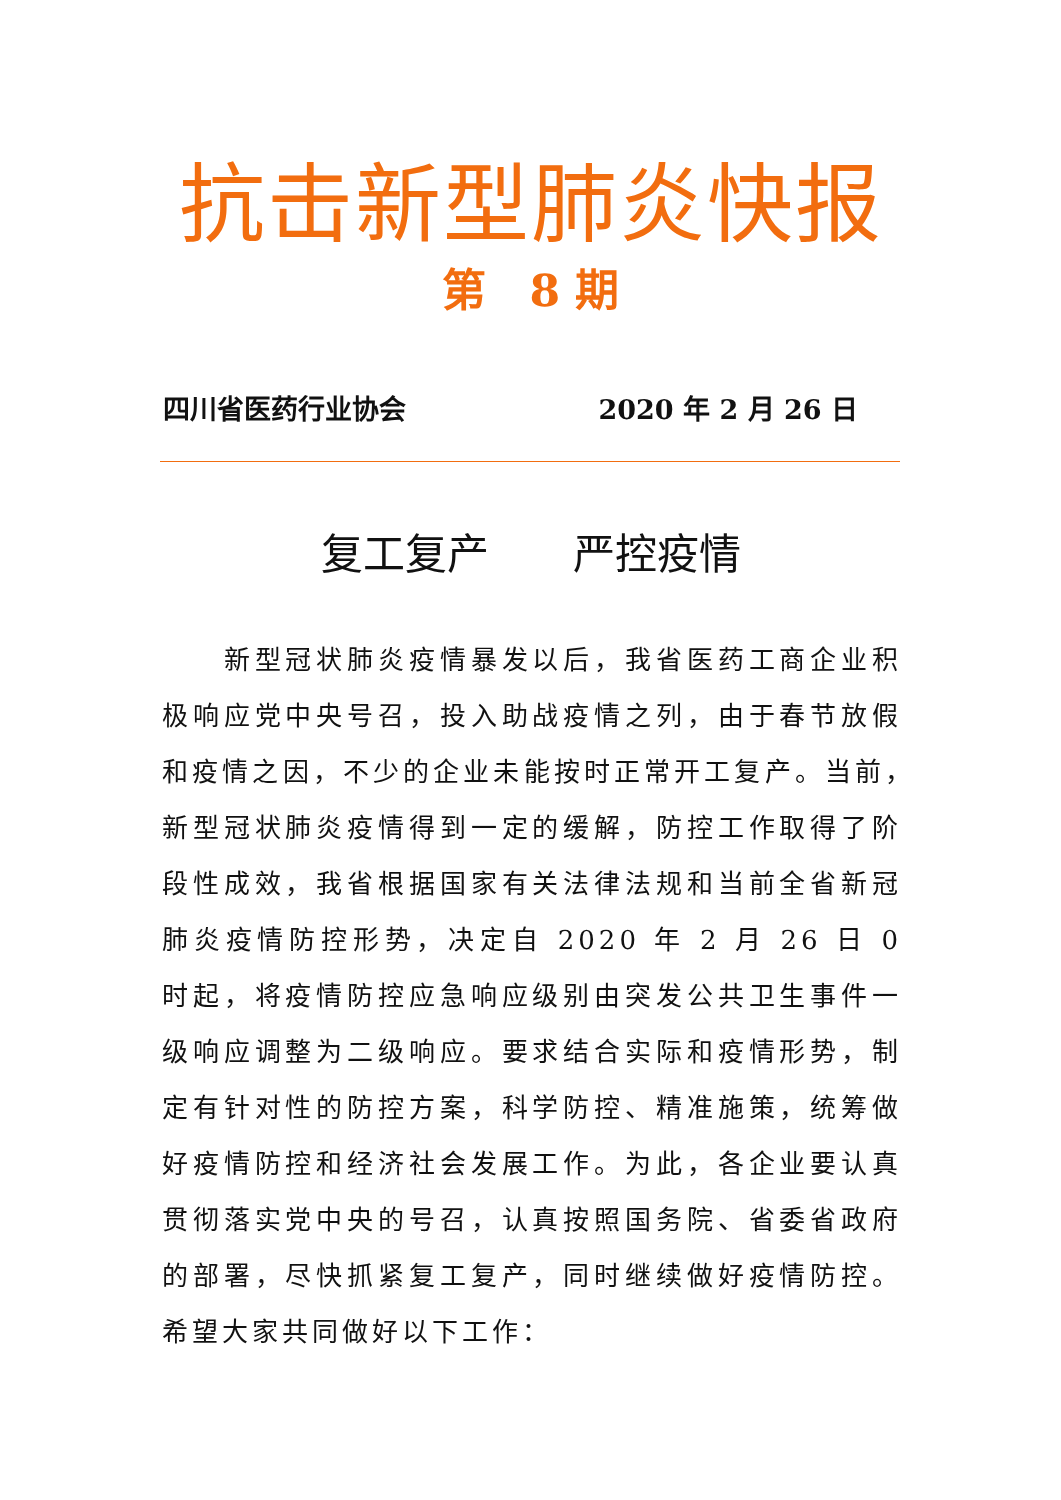抗击新型肺炎快报
第　8 期
四川省医药行业协会 2020 年 2 月 26 日
复工复产　　严控疫情
　　新型冠状肺炎疫情暴发以后，我省医药工商企业积极响应党中央号召，投入助战疫情之列，由于春节放假和疫情之因，不少的企业未能按时正常开工复产。当前，　新型冠状肺炎疫情得到一定的缓解，防控工作取得了阶段性成效，我省根据国家有关法律法规和当前全省新冠肺炎疫情防控形势，决定自 2020 年 2 月 26 日 0 时起，将疫情防控应急响应级别由突发公共卫生事件一级响应调整为二级响应。要求结合实际和疫情形势，制定有针对性的防控方案，科学防控、精准施策，统筹做好疫情防控和经济社会发展工作。为此，各企业要认真贯彻落实党中央的号召，认真按照国务院、省委省政府的部署，尽快抓紧复工复产，同时继续做好疫情防控。希望大家共同做好以下工作：